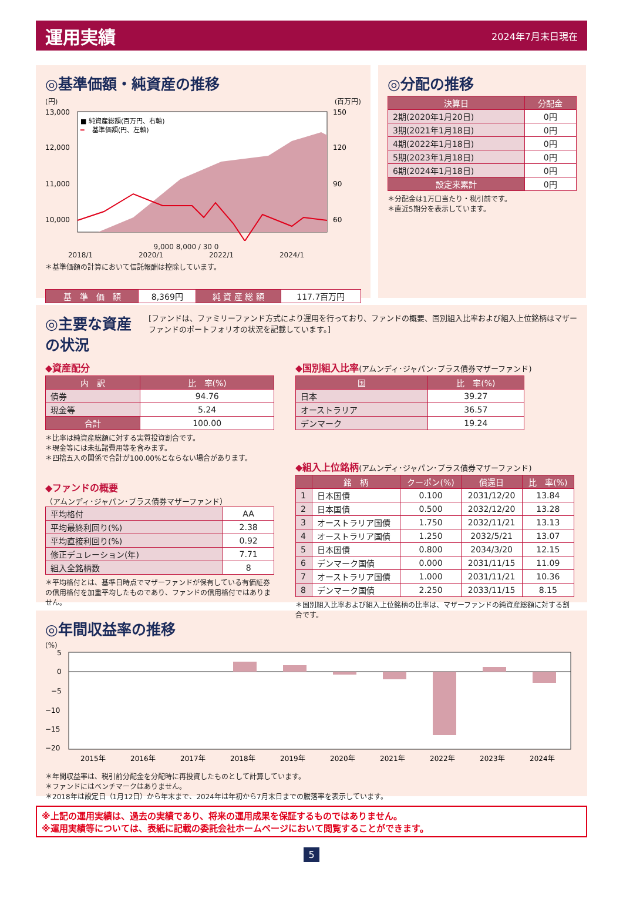運用実績
2024年7月末日現在
◎基準価額・純資産の推移
(円) (百万円)
13,000
12,000
11,000
10,000
150
120
90
60
■ 純資産総額(百万円、右軸)
━
基準価額(円、左軸)
9,000 8,000 / 30 0
2018/1 2020/1 2022/1 2024/1
＊基準価額の計算において信託報酬は控除しています。
| 基 準 価 額 | 8,369円 | 純 資 産 総 額 | 117.7百万円 |
◎分配の推移
| 決算日 | 分配金 |
| --- | --- |
| 2期(2020年1月20日) | 0円 |
| 3期(2021年1月18日) | 0円 |
| 4期(2022年1月18日) | 0円 |
| 5期(2023年1月18日) | 0円 |
| 6期(2024年1月18日) | 0円 |
| 設定来累計 | 0円 |
＊分配金は1万口当たり・税引前です。
＊直近5期分を表示しています。
◎主要な資産の状況
[ファンドは、ファミリーファンド方式により運用を行っており、ファンドの概要、国別組入比率および組入上位銘柄はマザーファンドのポートフォリオの状況を記載しています。]
◆資産配分
| 内 訳 | 比 率(%) |
| --- | --- |
| 債券 | 94.76 |
| 現金等 | 5.24 |
| 合計 | 100.00 |
＊比率は純資産総額に対する実質投資割合です。
＊現金等には未払諸費用等を含みます。
＊四捨五入の関係で合計が100.00%とならない場合があります。
◆ファンドの概要
（アムンディ･ジャパン･プラス債券マザーファンド）
| 平均格付 | AA |
| 平均最終利回り(%) | 2.38 |
| 平均直接利回り(%) | 0.92 |
| 修正デュレーション(年) | 7.71 |
| 組入全銘柄数 | 8 |
＊平均格付とは、基準日時点でマザーファンドが保有している有価証券の信用格付を加重平均したものであり、ファンドの信用格付ではありません。
◆国別組入比率(アムンディ･ジャパン･プラス債券マザーファンド)
| 国 | 比 率(%) |
| --- | --- |
| 日本 | 39.27 |
| オーストラリア | 36.57 |
| デンマーク | 19.24 |
◆組入上位銘柄(アムンディ･ジャパン･プラス債券マザーファンド)
| | 銘 柄 | クーポン(%) | 償還日 | 比 率(%) |
| --- | --- | --- | --- | --- |
| 1 | 日本国債 | 0.100 | 2031/12/20 | 13.84 |
| 2 | 日本国債 | 0.500 | 2032/12/20 | 13.28 |
| 3 | オーストラリア国債 | 1.750 | 2032/11/21 | 13.13 |
| 4 | オーストラリア国債 | 1.250 | 2032/5/21 | 13.07 |
| 5 | 日本国債 | 0.800 | 2034/3/20 | 12.15 |
| 6 | デンマーク国債 | 0.000 | 2031/11/15 | 11.09 |
| 7 | オーストラリア国債 | 1.000 | 2031/11/21 | 10.36 |
| 8 | デンマーク国債 | 2.250 | 2033/11/15 | 8.15 |
＊国別組入比率および組入上位銘柄の比率は、マザーファンドの純資産総額に対する割合です。
◎年間収益率の推移
(%)
5
0
−5
−10
−15
−20
2015年
2016年
2017年
2018年
2019年
2020年
2021年
2022年
2023年
2024年
＊年間収益率は、税引前分配金を分配時に再投資したものとして計算しています。
＊ファンドにはベンチマークはありません。
＊2018年は設定日（1月12日）から年末まで、2024年は年初から7月末日までの騰落率を表示しています。
※上記の運用実績は、過去の実績であり、将来の運用成果を保証するものではありません。
※運用実績等については、表紙に記載の委託会社ホームページにおいて閲覧することができます。
5